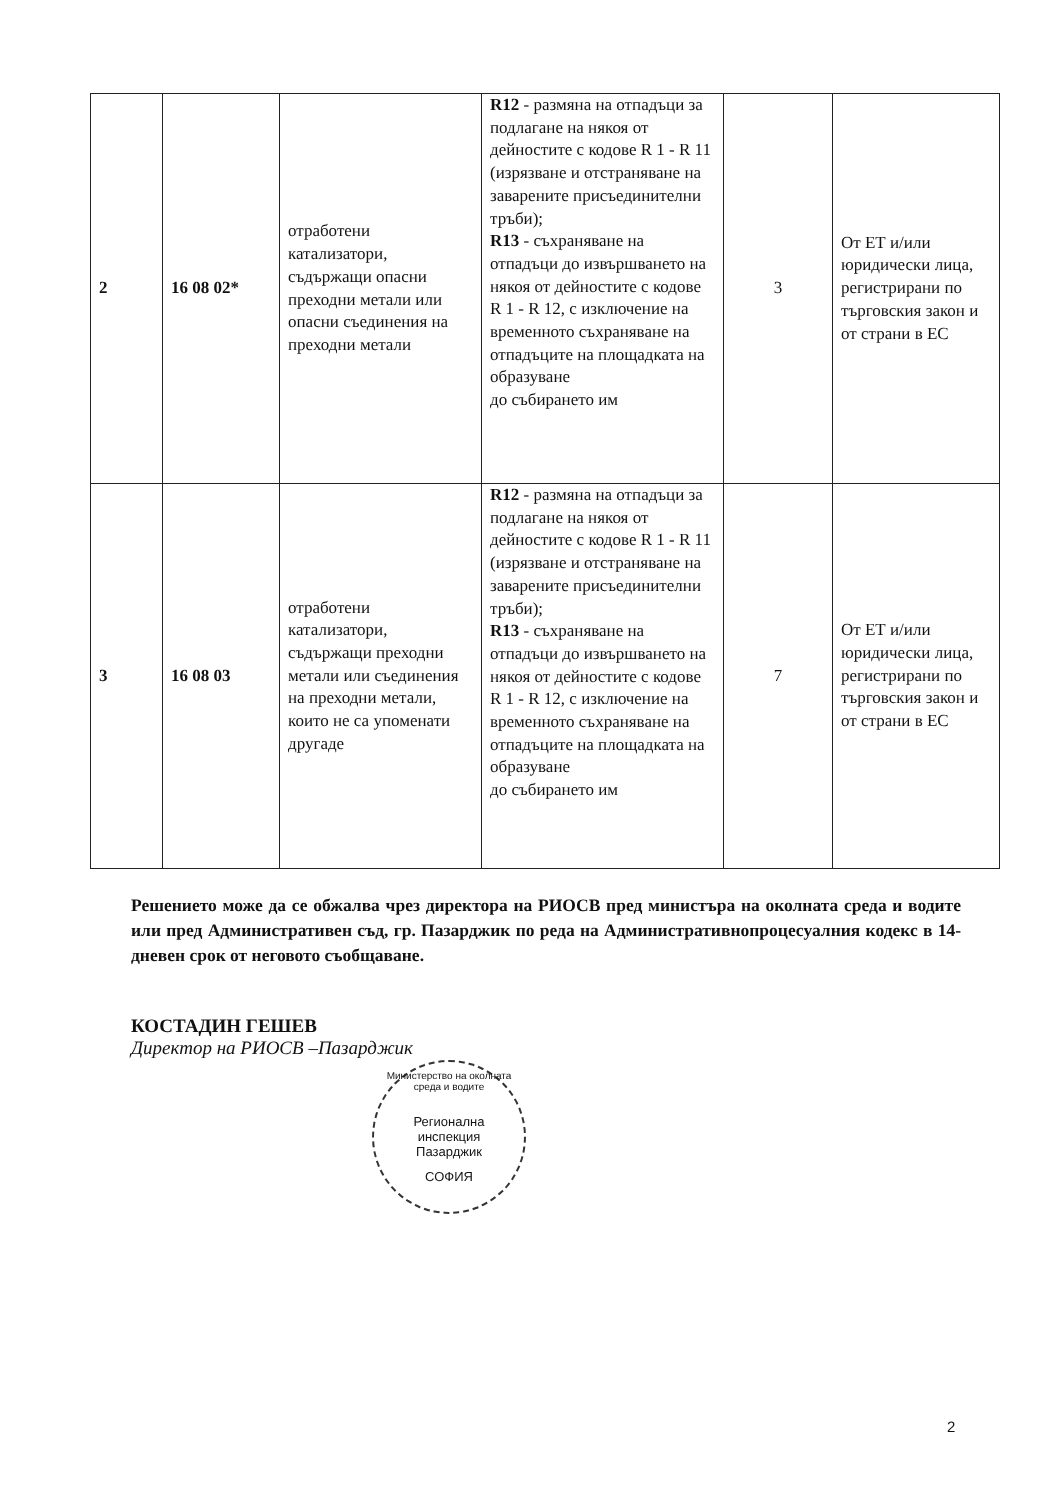| 2 | 16 08 02* | отработени катализатори, съдържащи опасни преходни метали или опасни съединения на преходни метали | R12 - размяна на отпадъци за подлагане на някоя от дейностите с кодове R 1 - R 11 (изрязване и отстраняване на заварените присъединителни тръби); R13 - съхраняване на отпадъци до извършването на някоя от дейностите с кодове R 1 - R 12, с изключение на временното съхраняване на отпадъците на площадката на образуване до събирането им | 3 | От ЕТ и/или юридически лица, регистрирани по търговския закон и от страни в ЕС |
| 3 | 16 08 03 | отработени катализатори, съдържащи преходни метали или съединения на преходни метали, които не са упоменати другаде | R12 - размяна на отпадъци за подлагане на някоя от дейностите с кодове R 1 - R 11 (изрязване и отстраняване на заварените присъединителни тръби); R13 - съхраняване на отпадъци до извършването на някоя от дейностите с кодове R 1 - R 12, с изключение на временното съхраняване на отпадъците на площадката на образуване до събирането им | 7 | От ЕТ и/или юридически лица, регистрирани по търговския закон и от страни в ЕС |
Решението може да се обжалва чрез директора на РИОСВ пред министъра на околната среда и водите или пред Административен съд, гр. Пазарджик по реда на Административнопроцесуалния кодекс в 14-дневен срок от неговото съобщаване.
КОСТАДИН ГЕШЕВ
Директор на РИОСВ –Пазарджик
Министерство на околната среда и водите
Регионална
инспекция
Пазарджик
СОФИЯ
2